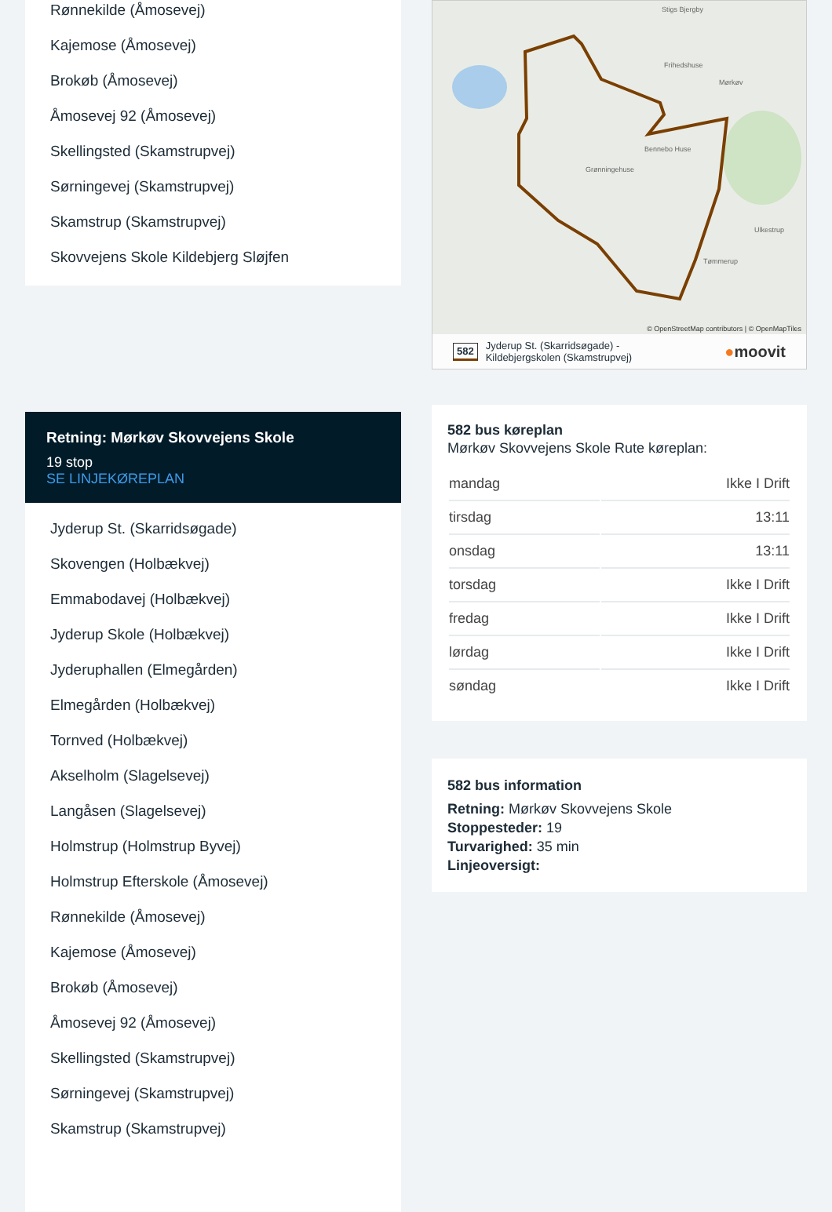Rønnekilde (Åmosevej)
Kajemose (Åmosevej)
Brokøb (Åmosevej)
Åmosevej 92 (Åmosevej)
Skellingsted (Skamstrupvej)
Sørningevej (Skamstrupvej)
Skamstrup (Skamstrupvej)
Skovvejens Skole Kildebjerg Sløjfen
Retning: Mørkøv Skovvejens Skole
19 stop
SE LINJEKØREPLAN
Jyderup St. (Skarridsøgade)
Skovengen (Holbækvej)
Emmabodavej (Holbækvej)
Jyderup Skole (Holbækvej)
Jyderuphallen (Elmegården)
Elmegården (Holbækvej)
Tornved (Holbækvej)
Akselholm (Slagelsevej)
Langåsen (Slagelsevej)
Holmstrup (Holmstrup Byvej)
Holmstrup Efterskole (Åmosevej)
Rønnekilde (Åmosevej)
Kajemose (Åmosevej)
Brokøb (Åmosevej)
Åmosevej 92 (Åmosevej)
Skellingsted (Skamstrupvej)
Sørningevej (Skamstrupvej)
Skamstrup (Skamstrupvej)
Stigs Bjergby
Frihedshuse
Bennebo Huse
Grønningehuse
Ulkestrup
Tømmerup
Mørkøv
© OpenStreetMap contributors | © OpenMapTiles
582 Jyderup St. (Skarridsøgade) -
Kildebjergskolen (Skamstrupvej) ●moovit
582 bus køreplan
Mørkøv Skovvejens Skole Rute køreplan:
| mandag | Ikke I Drift |
| tirsdag | 13:11 |
| onsdag | 13:11 |
| torsdag | Ikke I Drift |
| fredag | Ikke I Drift |
| lørdag | Ikke I Drift |
| søndag | Ikke I Drift |
582 bus information
Retning: Mørkøv Skovvejens Skole
Stoppesteder: 19
Turvarighed: 35 min
Linjeoversigt: